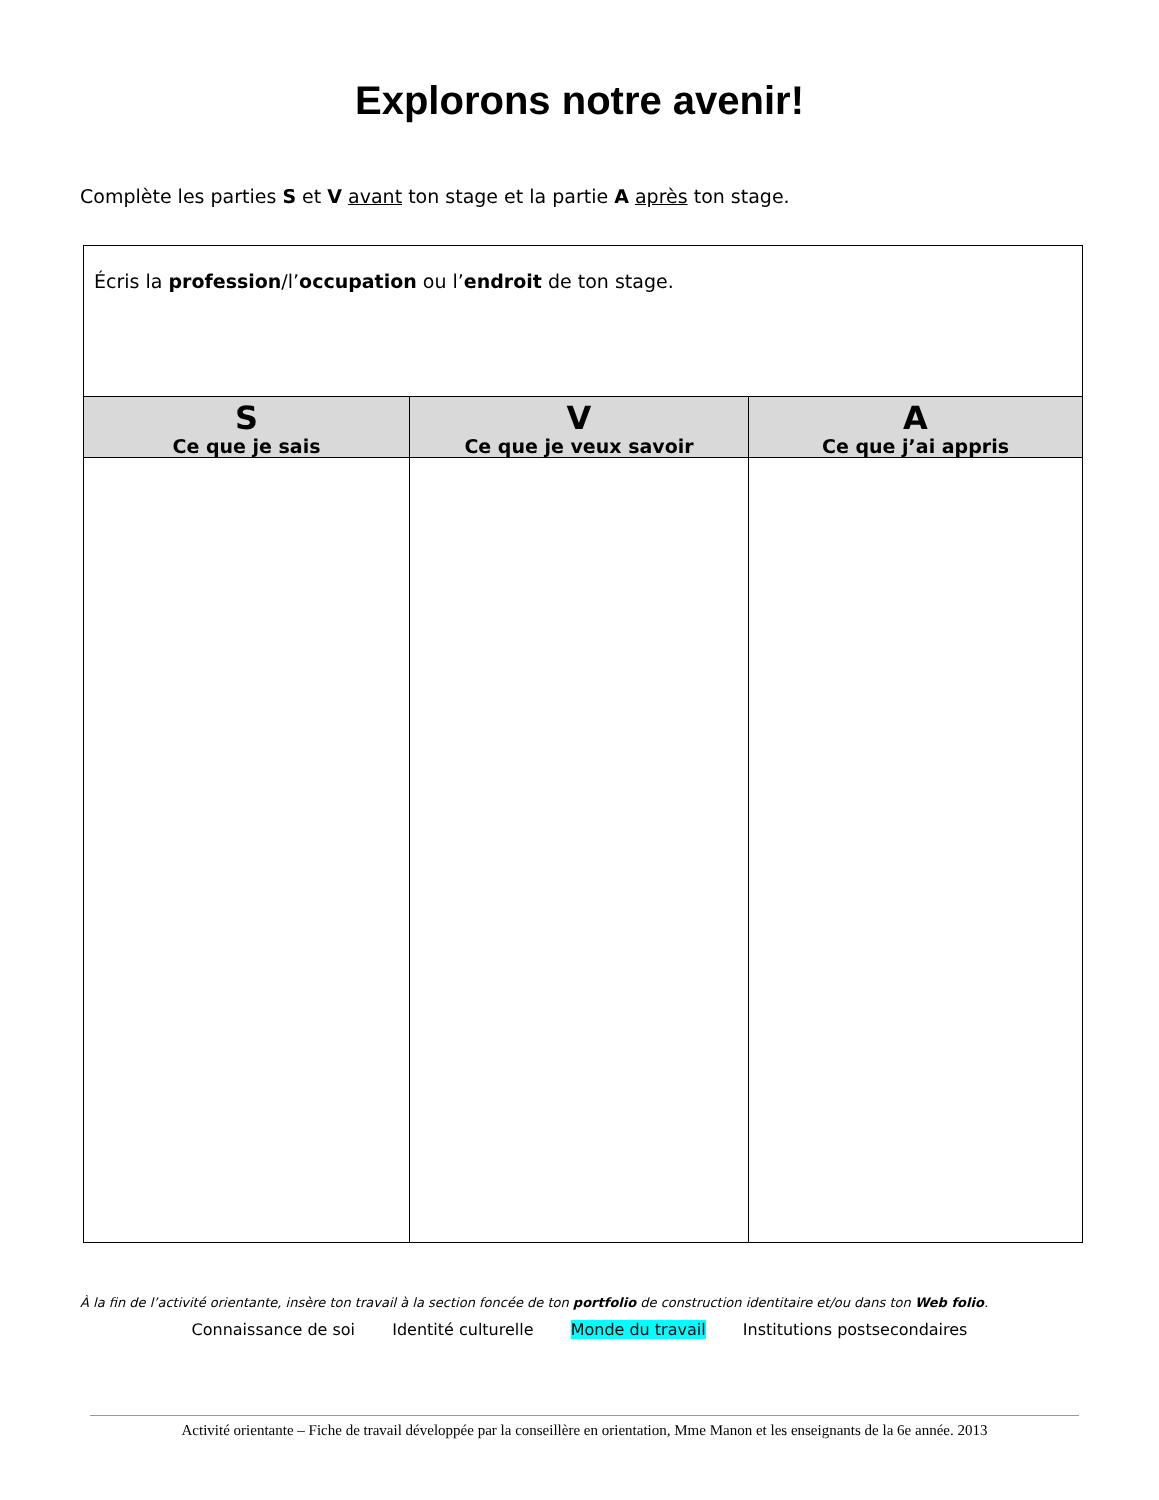Explorons notre avenir!
Complète les parties S et V avant ton stage et la partie A après ton stage.
| Écris la profession /l’ occupation ou l’ endroit de ton stage. | | |
| S Ce que je sais | V Ce que je veux savoir | A Ce que j’ai appris |
À la fin de l’activité orientante, insère ton travail à la section foncée de ton portfolio de construction identitaire et/ou dans ton Web folio.
Connaissance de soi Identité culturelle Monde du travail Institutions postsecondaires
Activité orientante – Fiche de travail développée par la conseillère en orientation, Mme Manon et les enseignants de la 6e année. 2013